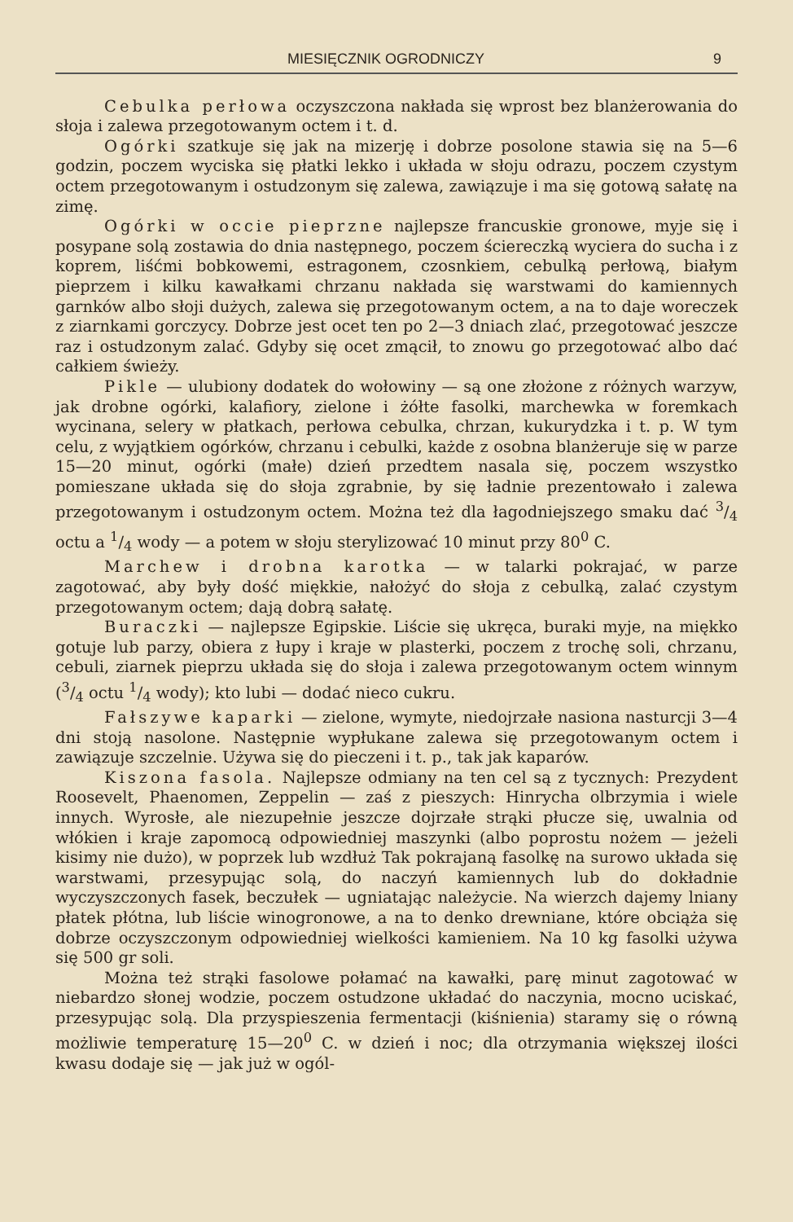MIESIĘCZNIK OGRODNICZY 9
Cebulka perłowa oczyszczona nakłada się wprost bez blanżerowania do słoja i zalewa przegotowanym octem i t. d.
Ogórki szatkuje się jak na mizerję i dobrze posolone stawia się na 5—6 godzin, poczem wyciska się płatki lekko i układa w słoju odrazu, poczem czystym octem przegotowanym i ostudzonym się zalewa, zawiązuje i ma się gotową sałatę na zimę.
Ogórki w occie pieprzne najlepsze francuskie gronowe, myje się i posypane solą zostawia do dnia następnego, poczem ściereczką wyciera do sucha i z koprem, liśćmi bobkowemi, estragonem, czosnkiem, cebulką perłową, białym pieprzem i kilku kawałkami chrzanu nakłada się warstwami do kamiennych garnków albo słoji dużych, zalewa się przegotowanym octem, a na to daje woreczek z ziarnkami gorczycy. Dobrze jest ocet ten po 2—3 dniach zlać, przegotować jeszcze raz i ostudzonym zalać. Gdyby się ocet zmącił, to znowu go przegotować albo dać całkiem świeży.
Pikle — ulubiony dodatek do wołowiny — są one złożone z różnych warzyw, jak drobne ogórki, kalafiory, zielone i żółte fasolki, marchewka w foremkach wycinana, selery w płatkach, perłowa cebulka, chrzan, kukurydzka i t. p. W tym celu, z wyjątkiem ogórków, chrzanu i cebulki, każde z osobna blanżeruje się w parze 15—20 minut, ogórki (małe) dzień przedtem nasala się, poczem wszystko pomieszane układa się do słoja zgrabnie, by się ładnie prezentowało i zalewa przegotowanym i ostudzonym octem. Można też dla łagodniejszego smaku dać 3/4 octu a 1/4 wody — a potem w słoju sterylizować 10 minut przy 80<sup>0</sup> C.
Marchew i drobna karotka — w talarki pokrajać, w parze zagotować, aby były dość miękkie, nałożyć do słoja z cebulką, zalać czystym przegotowanym octem; dają dobrą sałatę.
Buraczki — najlepsze Egipskie. Liście się ukręca, buraki myje, na miękko gotuje lub parzy, obiera z łupy i kraje w plasterki, poczem z trochę soli, chrzanu, cebuli, ziarnek pieprzu układa się do słoja i zalewa przegotowanym octem winnym (3/4 octu 1/4 wody); kto lubi — dodać nieco cukru.
Fałszywe kaparki — zielone, wymyte, niedojrzałe nasiona nasturcji 3—4 dni stoją nasolone. Następnie wypłukane zalewa się przegotowanym octem i zawiązuje szczelnie. Używa się do pieczeni i t. p., tak jak kaparów.
Kiszona fasola. Najlepsze odmiany na ten cel są z tycznych: Prezydent Roosevelt, Phaenomen, Zeppelin — zaś z pieszych: Hinrycha olbrzymia i wiele innych. Wyrosłe, ale niezupełnie jeszcze dojrzałe strąki płucze się, uwalnia od włókien i kraje zapomocą odpowiedniej maszynki (albo poprostu nożem — jeżeli kisimy nie dużo), w poprzek lub wzdłuż Tak pokrajaną fasolkę na surowo układa się warstwami, przesypując solą, do naczyń kamiennych lub do dokładnie wyczyszczonych fasek, beczułek — ugniatając należycie. Na wierzch dajemy lniany płatek płótna, lub liście winogronowe, a na to denko drewniane, które obciąża się dobrze oczyszczonym odpowiedniej wielkości kamieniem. Na 10 kg fasolki używa się 500 gr soli.
Można też strąki fasolowe połamać na kawałki, parę minut zagotować w niebardzo słonej wodzie, poczem ostudzone układać do naczynia, mocno uciskać, przesypując solą. Dla przyspieszenia fermentacji (kiśnienia) staramy się o równą możliwie temperaturę 15—20<sup>0</sup> C. w dzień i noc; dla otrzymania większej ilości kwasu dodaje się — jak już w ogól-